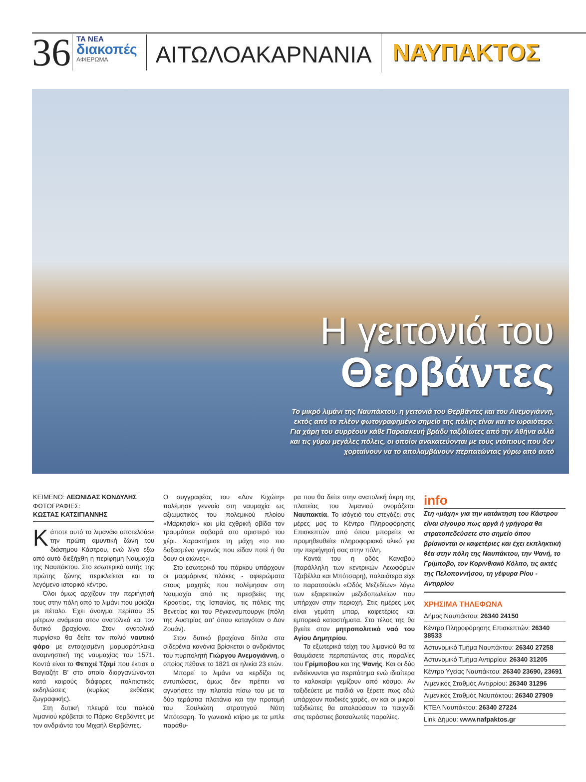36
ΤΑ ΝΕΑ
διακοπές
ΑΦΙΕΡΩΜΑ
ΑΙΤΩΛΟΑΚΑΡΝΑΝΙΑ
ΝΑΥΠΑΚΤΟΣ
Η γειτονιά του
Θερβάντες
Το μικρό λιμάνι της Ναυπάκτου, η γειτονιά του Θερβάντες και του Ανεμογιάννη,
εκτός από το πλέον φωτογραφημένο σημείο της πόλης είναι και το ωραιότερο.
Για χάρη του συρρέουν κάθε Παρασκευή βράδυ ταξιδιώτες από την Αθήνα αλλά
και τις γύρω μεγάλες πόλεις, οι οποίοι ανακατεύονται με τους ντόπιους που δεν
χορταίνουν να το απολαμβάνουν περπατώντας γύρω από αυτό
ΚΕΙΜΕΝΟ: ΛΕΩΝΙΔΑΣ ΚΟΝΔΥΛΗΣ
ΦΩΤΟΓΡΑΦΙΕΣ:
ΚΩΣΤΑΣ ΚΑΤΣΙΓΙΑΝΝΗΣ
Κάποτε αυτό το λιμανάκι αποτελούσε την πρώτη αμυντική ζώνη του διάσημου Κάστρου, ενώ λίγο έξω από αυτό διεξήχθη η περίφημη Ναυμαχία της Ναυπάκτου. Στο εσωτερικό αυτής της πρώτης ζώνης περικλείεται και το λεγόμενο ιστορικό κέντρο.
Όλοι όμως αρχίζουν την περιήγησή τους στην πόλη από το λιμάνι που μοιάζει με πέταλο. Έχει άνοιγμα περίπου 35 μέτρων ανάμεσα στον ανατολικό και τον δυτικό βραχίονα. Στον ανατολικό πυργίσκο θα δείτε τον παλιό ναυτικό φάρο με εντοιχισμένη μαρμαρόπλακα αναμνηστική της ναυμαχίας του 1571. Κοντά είναι το Φετιχιέ Τζαμί που έκτισε ο Βαγιαζήτ Β' στο οποίο διοργανώνονται κατά καιρούς διάφορες πολιτιστικές εκδηλώσεις (κυρίως εκθέσεις ζωγραφικής).
Στη δυτική πλευρά του παλιού λιμανιού κρύβεται το Πάρκο Θερβάντες με τον ανδριάντα του Μιχαήλ Θερβάντες.
Ο συγγραφέας του «Δον Κιχώτη» πολέμησε γενναία στη ναυμαχία ως αξιωματικός του πολεμικού πλοίου «Μαρκησία» και μία εχθρική οβίδα τον τραυμάτισε σοβαρά στο αριστερό του χέρι. Χαρακτήρισε τη μάχη «το πιο δοξασμένο γεγονός που είδαν ποτέ ή θα δουν οι αιώνες».
Στο εσωτερικό του πάρκου υπάρχουν οι μαρμάρινες πλάκες - αφιερώματα στους μαχητές που πολέμησαν στη Ναυμαχία από τις πρεσβείες της Κροατίας, της Ισπανίας, τις πόλεις της Βενετίας και του Ρέγκενσμπουργκ (πόλη της Αυστρίας απ' όπου καταγόταν ο Δον Ζουάν).
Στον δυτικό βραχίονα δίπλα στα σιδερένια κανόνια βρίσκεται ο ανδριάντας του πυρπολητή Γιώργου Ανεμογιάννη, ο οποίος πέθανε το 1821 σε ηλικία 23 ετών.
Μπορεί το λιμάνι να κερδίζει τις εντυπώσεις, όμως δεν πρέπει να αγνοήσετε την πλατεία πίσω του με τα δύο τεράστια πλατάνια και την προτομή του Σουλιώτη στρατηγού Νότη Μπότσαρη. Το γωνιακό κτίριο με τα μπλε παράθυ-
ρα που θα δείτε στην ανατολική άκρη της πλατείας του λιμανιού ονομάζεται Ναυπακτία. Το ισόγειό του στεγάζει στις μέρες μας το Κέντρο Πληροφόρησης Επισκεπτών από όπου μπορείτε να προμηθευθείτε πληροφοριακό υλικό για την περιήγησή σας στην πόλη.
Κοντά του η οδός Καναβού (παράλληλη των κεντρικών Λεωφόρων Τζαβέλλα και Μπότσαρη), παλαιότερα είχε το παρατσούκλι «Οδός Μεζεδίων» λόγω των εξαιρετικών μεζεδοπωλείων που υπήρχαν στην περιοχή. Στις ημέρες μας είναι γεμάτη μπαρ, καφετέριες και εμπορικά καταστήματα. Στο τέλος της θα βγείτε στον μητροπολιτικό ναό του Αγίου Δημητρίου.
Τα εξωτερικά τείχη του λιμανιού θα τα θαυμάσετε περπατώντας στις παραλίες του Γρίμποβου και της Ψανής. Και οι δύο ενδείκνυνται για περπάτημα ενώ ιδιαίτερα το καλοκαίρι γεμίζουν από κόσμο. Αν ταξιδεύετε με παιδιά να ξέρετε πως εδώ υπάρχουν παιδικές χαρές, αν και οι μικροί ταξιδιώτες θα απολαύσουν το παιχνίδι στις τεράστιες βοτσαλωτές παραλίες.
info
Στη «μάχη» για την κατάκτηση του Κάστρου είναι σίγουρο πως αργά ή γρήγορα θα στρατοπεδεύσετε στο σημείο όπου βρίσκονται οι καφετέριες και έχει εκπληκτική θέα στην πόλη της Ναυπάκτου, την Ψανή, το Γρίμποβο, τον Κορινθιακό Κόλπο, τις ακτές της Πελοποννήσου, τη γέφυρα Ρίου - Αντιρρίου
ΧΡΗΣΙΜΑ ΤΗΛΕΦΩΝΑ
| Δήμος Ναυπάκτου: 26340 24150 |
| Κέντρο Πληροφόρησης Επισκεπτών: 26340 38533 |
| Αστυνομικό Τμήμα Ναυπάκτου: 26340 27258 |
| Αστυνομικό Τμήμα Αντιρρίου: 26340 31205 |
| Κέντρο Υγείας Ναυπάκτου: 26340 23690, 23691 |
| Λιμενικός Σταθμός Αντιρρίου: 26340 31296 |
| Λιμενικός Σταθμός Ναυπάκτου: 26340 27909 |
| ΚΤΕΛ Ναυπάκτου: 26340 27224 |
| Link Δήμου: www.nafpaktos.gr |